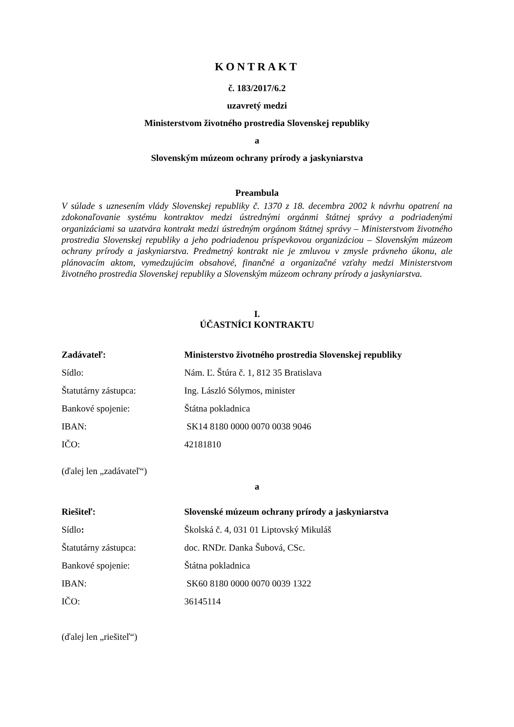KONTRAKT
č. 183/2017/6.2
uzavretý medzi
Ministerstvom životného prostredia Slovenskej republiky
a
Slovenským múzeom ochrany prírody a jaskyniarstva
Preambula
V súlade s uznesením vlády Slovenskej republiky č. 1370 z 18. decembra 2002 k návrhu opatrení na zdokonaľovanie systému kontraktov medzi ústrednými orgánmi štátnej správy a podriadenými organizáciami sa uzatvára kontrakt medzi ústredným orgánom štátnej správy – Ministerstvom životného prostredia Slovenskej republiky a jeho podriadenou príspevkovou organizáciou – Slovenským múzeom ochrany prírody a jaskyniarstva. Predmetný kontrakt nie je zmluvou v zmysle právneho úkonu, ale plánovacím aktom, vymedzujúcim obsahové, finančné a organizačné vzťahy medzi Ministerstvom životného prostredia Slovenskej republiky a Slovenským múzeom ochrany prírody a jaskyniarstva.
I.
ÚČASTNÍCI KONTRAKTU
| Zadávateľ: | Ministerstvo životného prostredia Slovenskej republiky |
| Sídlo: | Nám. Ľ. Štúra č. 1, 812 35 Bratislava |
| Štatutárny zástupca: | Ing. László Sólymos, minister |
| Bankové spojenie: | Štátna pokladnica |
| IBAN: | SK14 8180 0000 0070 0038 9046 |
| IČO: | 42181810 |
(ďalej len „zadávateľ“)
a
| Riešiteľ: | Slovenské múzeum ochrany prírody a jaskyniarstva |
| Sídlo : | Školská č. 4, 031 01 Liptovský Mikuláš |
| Štatutárny zástupca: | doc. RNDr. Danka Šubová, CSc. |
| Bankové spojenie: | Štátna pokladnica |
| IBAN: | SK60 8180 0000 0070 0039 1322 |
| IČO: | 36145114 |
(ďalej len „riešiteľ“)